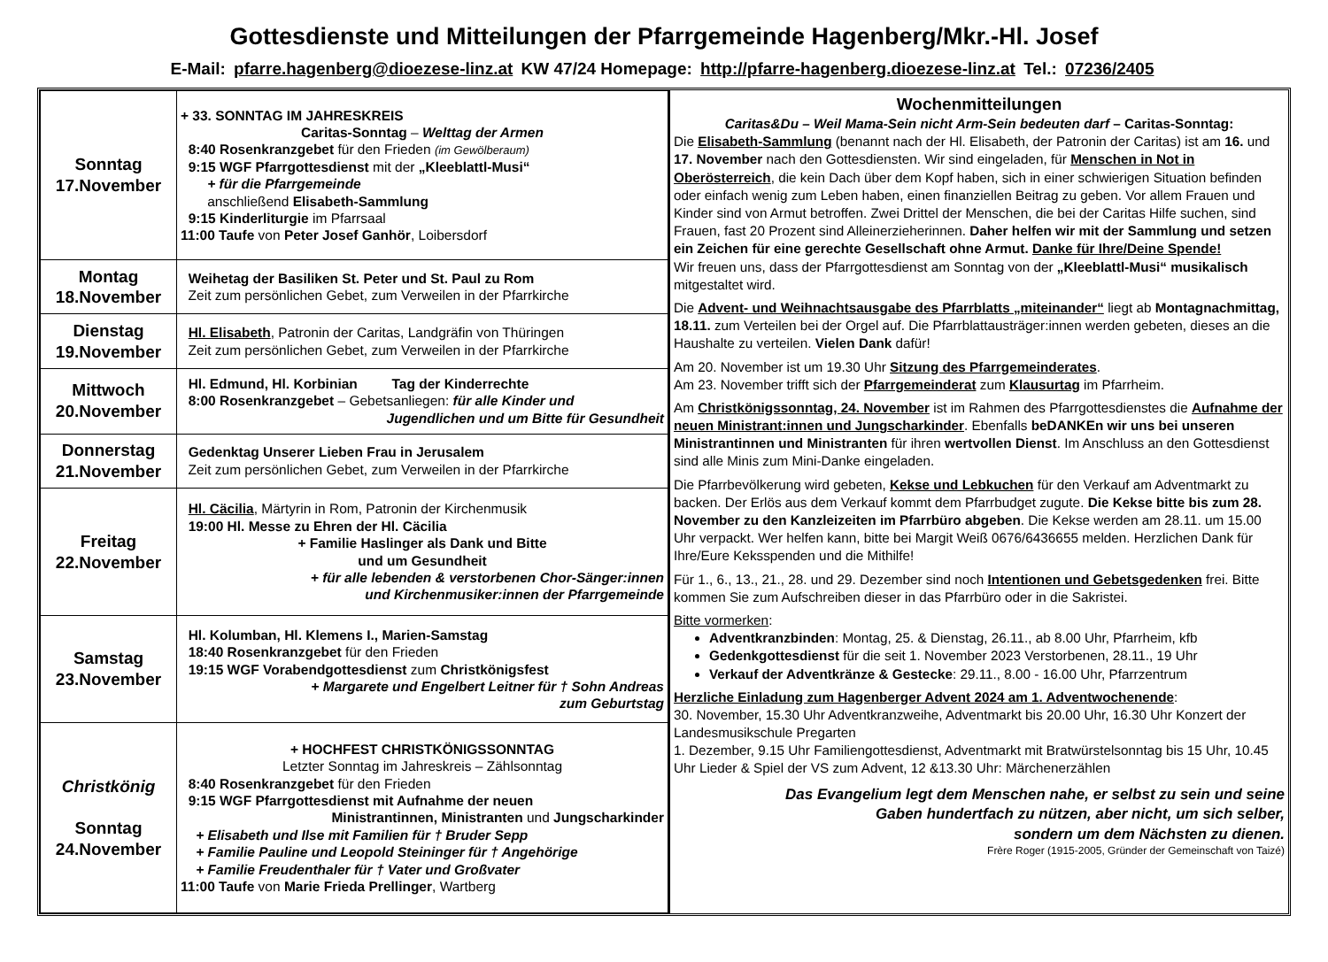Gottesdienste und Mitteilungen der Pfarrgemeinde Hagenberg/Mkr.-Hl. Josef
E-Mail: pfarre.hagenberg@dioezese-linz.at KW 47/24 Homepage: http://pfarre-hagenberg.dioezese-linz.at Tel.: 07236/2405
| Sonntag 17.November | + 33. SONNTAG IM JAHRESKREIS Caritas-Sonntag – Welttag der Armen 8:40 Rosenkranzgebet für den Frieden (im Gewölberaum) 9:15 WGF Pfarrgottesdienst mit der „Kleeblattl-Musi“ + für die Pfarrgemeinde anschließend Elisabeth-Sammlung 9:15 Kinderliturgie im Pfarrsaal 11:00 Taufe von Peter Josef Ganhör , Loibersdorf |
| Montag 18.November | Weihetag der Basiliken St. Peter und St. Paul zu Rom Zeit zum persönlichen Gebet, zum Verweilen in der Pfarrkirche |
| Dienstag 19.November | Hl. Elisabeth , Patronin der Caritas, Landgräfin von Thüringen Zeit zum persönlichen Gebet, zum Verweilen in der Pfarrkirche |
| Mittwoch 20.November | Hl. Edmund, Hl. Korbinian Tag der Kinderrechte 8:00 Rosenkranzgebet – Gebetsanliegen: für alle Kinder und Jugendlichen und um Bitte für Gesundheit |
| Donnerstag 21.November | Gedenktag Unserer Lieben Frau in Jerusalem Zeit zum persönlichen Gebet, zum Verweilen in der Pfarrkirche |
| Freitag 22.November | Hl. Cäcilia , Märtyrin in Rom, Patronin der Kirchenmusik 19:00 Hl. Messe zu Ehren der Hl. Cäcilia + Familie Haslinger als Dank und Bitte und um Gesundheit + für alle lebenden & verstorbenen Chor-Sänger:innen und Kirchenmusiker:innen der Pfarrgemeinde |
| Samstag 23.November | Hl. Kolumban, Hl. Klemens I., Marien-Samstag 18:40 Rosenkranzgebet für den Frieden 19:15 WGF Vorabendgottesdienst zum Christkönigsfest + Margarete und Engelbert Leitner für † Sohn Andreas zum Geburtstag |
| Christkönig Sonntag 24.November | + HOCHFEST CHRISTKÖNIGSSONNTAG Letzter Sonntag im Jahreskreis – Zählsonntag 8:40 Rosenkranzgebet für den Frieden 9:15 WGF Pfarrgottesdienst mit Aufnahme der neuen Ministrantinnen, Ministranten und Jungscharkinder + Elisabeth und Ilse mit Familien für † Bruder Sepp + Familie Pauline und Leopold Steininger für † Angehörige + Familie Freudenthaler für † Vater und Großvater 11:00 Taufe von Marie Frieda Prellinger , Wartberg |
Wochenmitteilungen
Caritas&Du – Weil Mama-Sein nicht Arm-Sein bedeuten darf – Caritas-Sonntag:
Die Elisabeth-Sammlung (benannt nach der Hl. Elisabeth, der Patronin der Caritas) ist am 16. und 17. November nach den Gottesdiensten. Wir sind eingeladen, für Menschen in Not in Oberösterreich, die kein Dach über dem Kopf haben, sich in einer schwierigen Situation befinden oder einfach wenig zum Leben haben, einen finanziellen Beitrag zu geben. Vor allem Frauen und Kinder sind von Armut betroffen. Zwei Drittel der Menschen, die bei der Caritas Hilfe suchen, sind Frauen, fast 20 Prozent sind Alleinerzieherinnen. Daher helfen wir mit der Sammlung und setzen ein Zeichen für eine gerechte Gesellschaft ohne Armut. Danke für Ihre/Deine Spende!
Wir freuen uns, dass der Pfarrgottesdienst am Sonntag von der „Kleeblattl-Musi“ musikalisch mitgestaltet wird.
Die Advent- und Weihnachtsausgabe des Pfarrblatts „miteinander“ liegt ab Montagnachmittag, 18.11. zum Verteilen bei der Orgel auf. Die Pfarrblattausträger:innen werden gebeten, dieses an die Haushalte zu verteilen. Vielen Dank dafür!
Am 20. November ist um 19.30 Uhr Sitzung des Pfarrgemeinderates.
Am 23. November trifft sich der Pfarrgemeinderat zum Klausurtag im Pfarrheim.
Am Christkönigssonntag, 24. November ist im Rahmen des Pfarrgottesdienstes die Aufnahme der neuen Ministrant:innen und Jungscharkinder. Ebenfalls beDANKEn wir uns bei unseren Ministrantinnen und Ministranten für ihren wertvollen Dienst. Im Anschluss an den Gottesdienst sind alle Minis zum Mini-Danke eingeladen.
Die Pfarrbevölkerung wird gebeten, Kekse und Lebkuchen für den Verkauf am Adventmarkt zu backen. Der Erlös aus dem Verkauf kommt dem Pfarrbudget zugute. Die Kekse bitte bis zum 28. November zu den Kanzleizeiten im Pfarrbüro abgeben. Die Kekse werden am 28.11. um 15.00 Uhr verpackt. Wer helfen kann, bitte bei Margit Weiß 0676/6436655 melden. Herzlichen Dank für Ihre/Eure Keksspenden und die Mithilfe!
Für 1., 6., 13., 21., 28. und 29. Dezember sind noch Intentionen und Gebetsgedenken frei. Bitte kommen Sie zum Aufschreiben dieser in das Pfarrbüro oder in die Sakristei.
Bitte vormerken:
Adventkranzbinden: Montag, 25. & Dienstag, 26.11., ab 8.00 Uhr, Pfarrheim, kfb
Gedenkgottesdienst für die seit 1. November 2023 Verstorbenen, 28.11., 19 Uhr
Verkauf der Adventkränze & Gestecke: 29.11., 8.00 - 16.00 Uhr, Pfarrzentrum
Herzliche Einladung zum Hagenberger Advent 2024 am 1. Adventwochenende:
30. November, 15.30 Uhr Adventkranzweihe, Adventmarkt bis 20.00 Uhr, 16.30 Uhr Konzert der Landesmusikschule Pregarten
1. Dezember, 9.15 Uhr Familiengottesdienst, Adventmarkt mit Bratwürstelsonntag bis 15 Uhr, 10.45 Uhr Lieder & Spiel der VS zum Advent, 12 &13.30 Uhr: Märchenerzählen
Das Evangelium legt dem Menschen nahe, er selbst zu sein und seine
Gaben hundertfach zu nützen, aber nicht, um sich selber,
sondern um dem Nächsten zu dienen.
Frère Roger (1915-2005, Gründer der Gemeinschaft von Taizé)